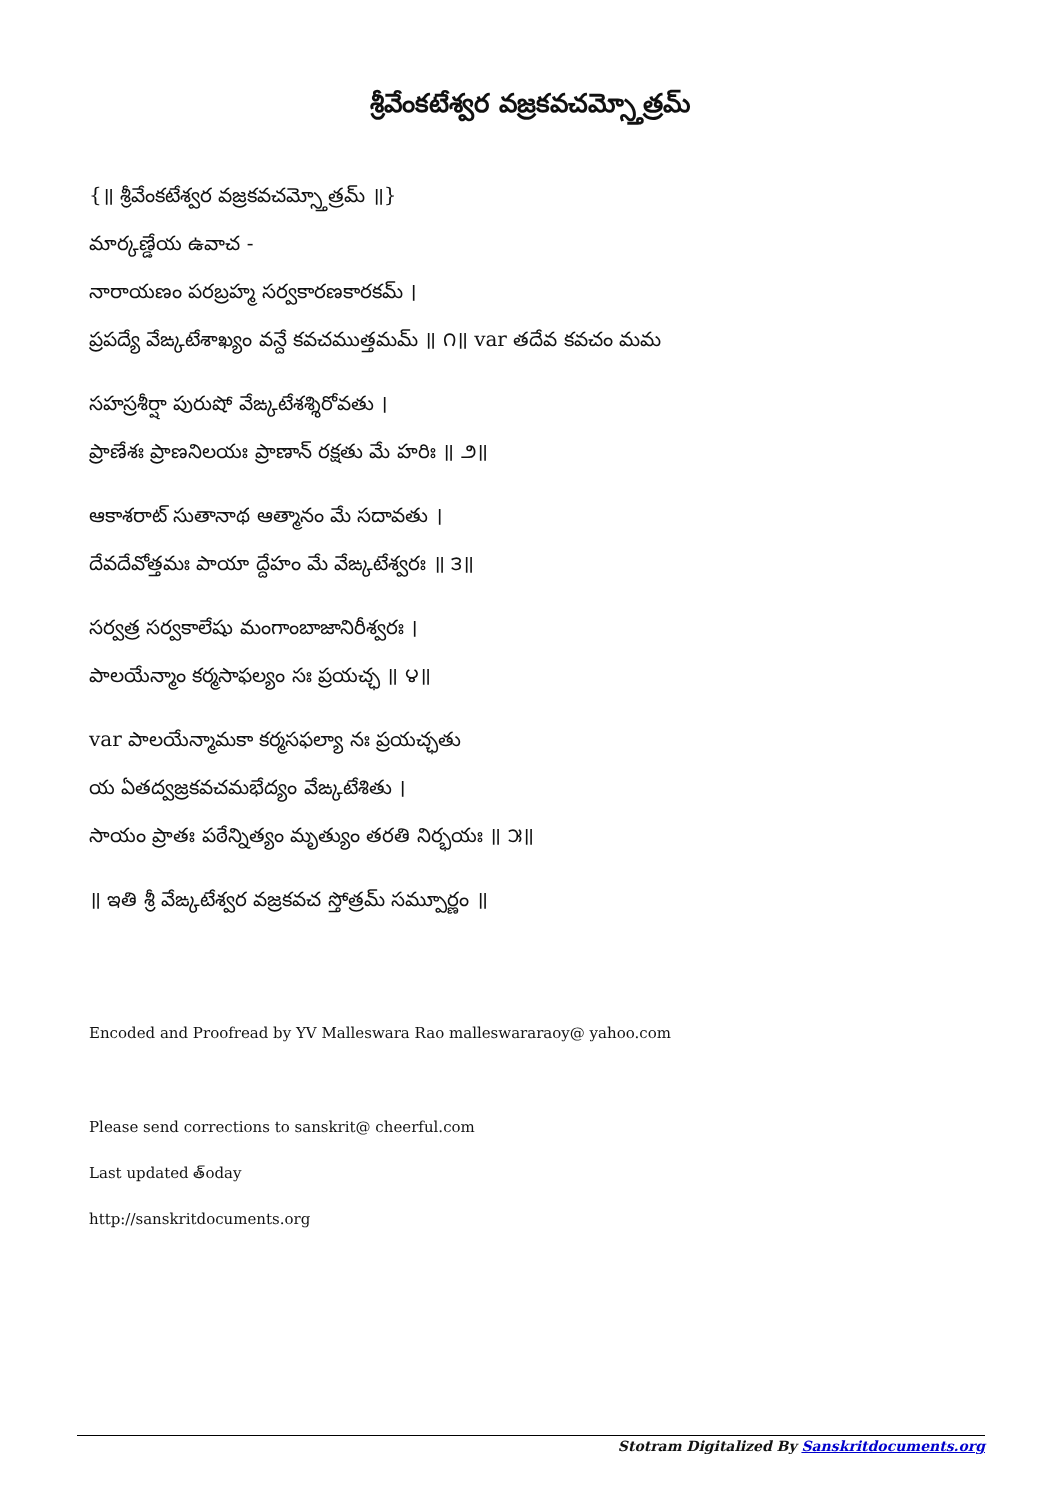శ్రీవేంకటేశ్వర వజ్రకవచమ్స్తోత్రమ్
{॥ శ్రీవేంకటేశ్వర వజ్రకవచమ్స్తోత్రమ్ ॥}
మార్కణ్డేయ ఉవాచ -
నారాయణం పరబ్రహ్మ సర్వకారణకారకమ్ ।
ప్రపద్యే వేఙ్కటేశాఖ్యం వన్దే కవచముత్తమమ్ ॥ ౧॥ var తదేవ కవచం మమ
సహస్రశీర్షా పురుషో వేఙ్కటేశశ్శిరోవతు ।
ప్రాణేశః ప్రాణనిలయః ప్రాణాన్ రక్షతు మే హరిః ॥ ౨॥
ఆకాశరాట్ సుతానాథ ఆత్మానం మే సదావతు ।
దేవదేవోత్తమః పాయా ద్దేహం మే వేఙ్కటేశ్వరః ॥ ౩॥
సర్వత్ర సర్వకాలేషు మంగాంబాజానిరీశ్వరః ।
పాలయేన్మాం కర్మసాఫల్యం సః ప్రయచ్ఛ ॥ ౪॥
var పాలయేన్మామకా కర్మసఫల్యా నః ప్రయచ్ఛతు
య ఏతద్వజ్రకవచమభేద్యం వేఙ్కటేశితు ।
సాయం ప్రాతః పఠేన్నిత్యం మృత్యుం తరతి నిర్భయః ॥ ౫॥
॥ ఇతి శ్రీ వేఙ్కటేశ్వర వజ్రకవచ స్తోత్రమ్ సమ్పూర్ణం ॥
Encoded and Proofread by YV Malleswara Rao malleswararaoy@ yahoo.com
Please send corrections to sanskrit@ cheerful.com
Last updated త్oday
http://sanskritdocuments.org
Stotram Digitalized By Sanskritdocuments.org